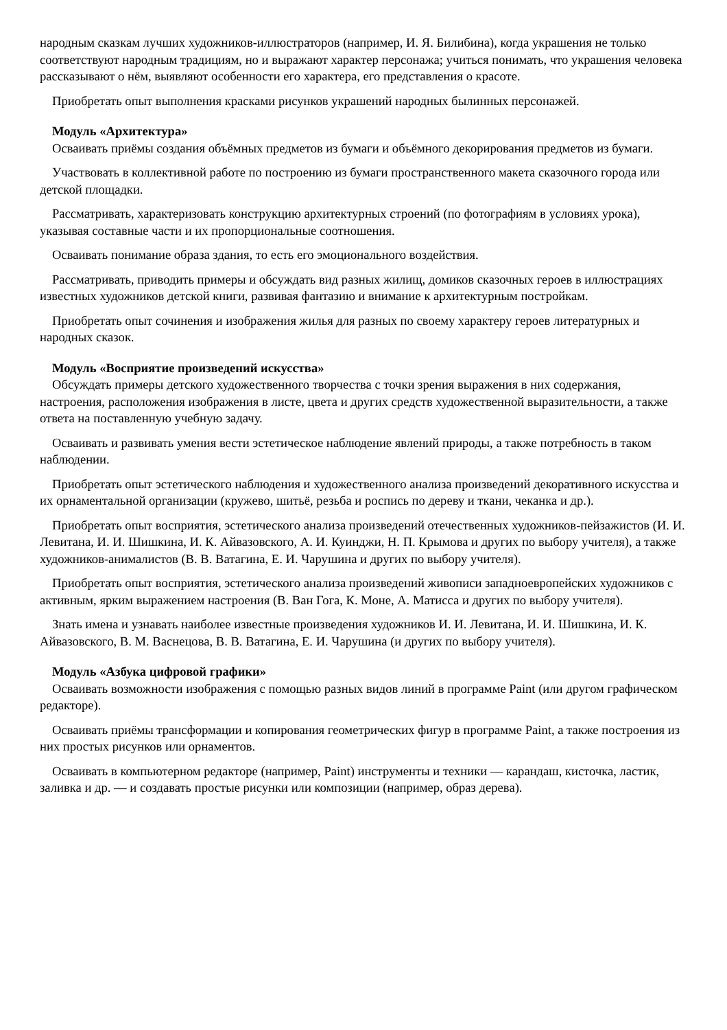народным сказкам лучших художников-иллюстраторов (например, И. Я. Билибина), когда украшения не только соответствуют народным традициям, но и выражают характер персонажа; учиться понимать, что украшения человека рассказывают о нём, выявляют особенности его характера, его представления о красоте.
Приобретать опыт выполнения красками рисунков украшений народных былинных персонажей.
Модуль «Архитектура»
Осваивать приёмы создания объёмных предметов из бумаги и объёмного декорирования предметов из бумаги.
Участвовать в коллективной работе по построению из бумаги пространственного макета сказочного города или детской площадки.
Рассматривать, характеризовать конструкцию архитектурных строений (по фотографиям в условиях урока), указывая составные части и их пропорциональные соотношения.
Осваивать понимание образа здания, то есть его эмоционального воздействия.
Рассматривать, приводить примеры и обсуждать вид разных жилищ, домиков сказочных героев в иллюстрациях известных художников детской книги, развивая фантазию и внимание к архитектурным постройкам.
Приобретать опыт сочинения и изображения жилья для разных по своему характеру героев литературных и народных сказок.
Модуль «Восприятие произведений искусства»
Обсуждать примеры детского художественного творчества с точки зрения выражения в них содержания, настроения, расположения изображения в листе, цвета и других средств художественной выразительности, а также ответа на поставленную учебную задачу.
Осваивать и развивать умения вести эстетическое наблюдение явлений природы, а также потребность в таком наблюдении.
Приобретать опыт эстетического наблюдения и художественного анализа произведений декоративного искусства и их орнаментальной организации (кружево, шитьё, резьба и роспись по дереву и ткани, чеканка и др.).
Приобретать опыт восприятия, эстетического анализа произведений отечественных художников-пейзажистов (И. И. Левитана, И. И. Шишкина, И. К. Айвазовского, А. И. Куинджи, Н. П. Крымова и других по выбору учителя), а также художников-анималистов (В. В. Ватагина, Е. И. Чарушина и других по выбору учителя).
Приобретать опыт восприятия, эстетического анализа произведений живописи западноевропейских художников с активным, ярким выражением настроения (В. Ван Гога, К. Моне, А. Матисса и других по выбору учителя).
Знать имена и узнавать наиболее известные произведения художников И. И. Левитана, И. И. Шишкина, И. К. Айвазовского, В. М. Васнецова, В. В. Ватагина, Е. И. Чарушина (и других по выбору учителя).
Модуль «Азбука цифровой графики»
Осваивать возможности изображения с помощью разных видов линий в программе Paint (или другом графическом редакторе).
Осваивать приёмы трансформации и копирования геометрических фигур в программе Paint, а также построения из них простых рисунков или орнаментов.
Осваивать в компьютерном редакторе (например, Paint) инструменты и техники — карандаш, кисточка, ластик, заливка и др. — и создавать простые рисунки или композиции (например, образ дерева).